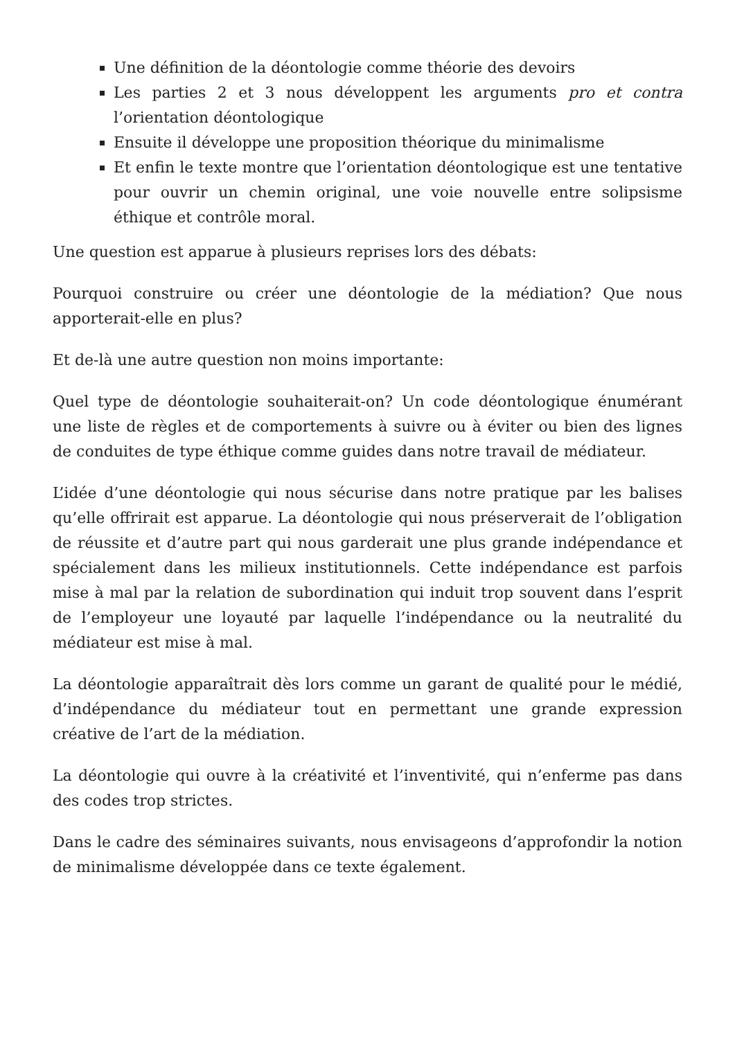Une définition de la déontologie comme théorie des devoirs
Les parties 2 et 3 nous développent les arguments pro et contra l’orientation déontologique
Ensuite il développe une proposition théorique du minimalisme
Et enfin le texte montre que l’orientation déontologique est une tentative pour ouvrir un chemin original, une voie nouvelle entre solipsisme éthique et contrôle moral.
Une question est apparue à plusieurs reprises lors des débats:
Pourquoi construire ou créer une déontologie de la médiation? Que nous apporterait-elle en plus?
Et de-là une autre question non moins importante:
Quel type de déontologie souhaiterait-on? Un code déontologique énumérant une liste de règles et de comportements à suivre ou à éviter ou bien des lignes de conduites de type éthique comme guides dans notre travail de médiateur.
L’idée d’une déontologie qui nous sécurise dans notre pratique par les balises qu’elle offrirait est apparue. La déontologie qui nous préserverait de l’obligation de réussite et d’autre part qui nous garderait une plus grande indépendance et spécialement dans les milieux institutionnels. Cette indépendance est parfois mise à mal par la relation de subordination qui induit trop souvent dans l’esprit de l’employeur une loyauté par laquelle l’indépendance ou la neutralité du médiateur est mise à mal.
La déontologie apparaîtrait dès lors comme un garant de qualité pour le médié, d’indépendance du médiateur tout en permettant une grande expression créative de l’art de la médiation.
La déontologie qui ouvre à la créativité et l’inventivité, qui n’enferme pas dans des codes trop strictes.
Dans le cadre des séminaires suivants, nous envisageons d’approfondir la notion de minimalisme développée dans ce texte également.